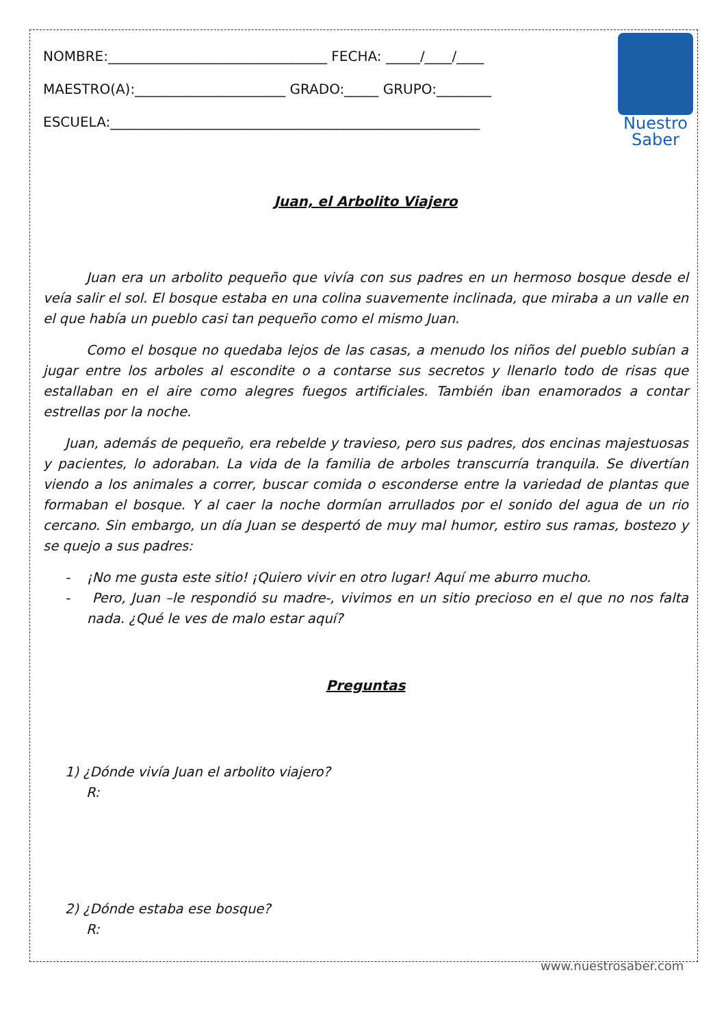NOMBRE:________________________________ FECHA: _____/____/____
MAESTRO(A):______________________ GRADO:_____ GRUPO:________
ESCUELA:______________________________________________________
Nuestro
Saber
Juan, el Arbolito Viajero
Juan era un arbolito pequeño que vivía con sus padres en un hermoso bosque desde el veía salir el sol. El bosque estaba en una colina suavemente inclinada, que miraba a un valle en el que había un pueblo casi tan pequeño como el mismo Juan.
Como el bosque no quedaba lejos de las casas, a menudo los niños del pueblo subían a jugar entre los arboles al escondite o a contarse sus secretos y llenarlo todo de risas que estallaban en el aire como alegres fuegos artificiales. También iban enamorados a contar estrellas por la noche.
Juan, además de pequeño, era rebelde y travieso, pero sus padres, dos encinas majestuosas y pacientes, lo adoraban. La vida de la familia de arboles transcurría tranquila. Se divertían viendo a los animales a correr, buscar comida o esconderse entre la variedad de plantas que formaban el bosque. Y al caer la noche dormían arrullados por el sonido del agua de un rio cercano. Sin embargo, un día Juan se despertó de muy mal humor, estiro sus ramas, bostezo y se quejo a sus padres:
- ¡No me gusta este sitio! ¡Quiero vivir en otro lugar! Aquí me aburro mucho.
- Pero, Juan –le respondió su madre-, vivimos en un sitio precioso en el que no nos falta nada. ¿Qué le ves de malo estar aquí?
Preguntas
1) ¿Dónde vivía Juan el arbolito viajero?
R:
2) ¿Dónde estaba ese bosque?
R:
www.nuestrosaber.com